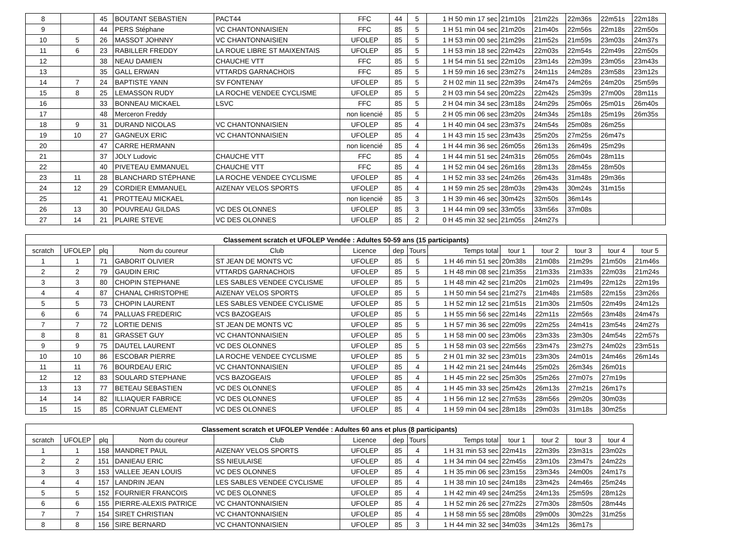| 8 | | 45 | BOUTANT SEBASTIEN | PACT44 | FFC | 44 | 5 | 1 H 50 min 17 sec | 21m10s | 21m22s | 22m36s | 22m51s | 22m18s |
| 9 | | 44 | PERS Stéphane | VC CHANTONNAISIEN | FFC | 85 | 5 | 1 H 51 min 04 sec | 21m20s | 21m40s | 22m56s | 22m18s | 22m50s |
| 10 | 5 | 26 | MASSOT JOHNNY | VC CHANTONNAISIEN | UFOLEP | 85 | 5 | 1 H 53 min 00 sec | 21m29s | 21m52s | 21m59s | 23m03s | 24m37s |
| 11 | 6 | 23 | RABILLER FREDDY | LA ROUE LIBRE ST MAIXENTAIS | UFOLEP | 85 | 5 | 1 H 53 min 18 sec | 22m42s | 22m03s | 22m54s | 22m49s | 22m50s |
| 12 | | 38 | NEAU DAMIEN | CHAUCHE VTT | FFC | 85 | 5 | 1 H 54 min 51 sec | 22m10s | 23m14s | 22m39s | 23m05s | 23m43s |
| 13 | | 35 | GALL ERWAN | VTTARDS GARNACHOIS | FFC | 85 | 5 | 1 H 59 min 16 sec | 23m27s | 24m11s | 24m28s | 23m58s | 23m12s |
| 14 | 7 | 24 | BAPTISTE YANN | SV FONTENAY | UFOLEP | 85 | 5 | 2 H 02 min 11 sec | 22m39s | 24m47s | 24m26s | 24m20s | 25m59s |
| 15 | 8 | 25 | LEMASSON RUDY | LA ROCHE VENDEE CYCLISME | UFOLEP | 85 | 5 | 2 H 03 min 54 sec | 20m22s | 22m42s | 25m39s | 27m00s | 28m11s |
| 16 | | 33 | BONNEAU MICKAEL | LSVC | FFC | 85 | 5 | 2 H 04 min 34 sec | 23m18s | 24m29s | 25m06s | 25m01s | 26m40s |
| 17 | | 48 | Merceron Freddy | | non licencié | 85 | 5 | 2 H 05 min 06 sec | 23m20s | 24m34s | 25m18s | 25m19s | 26m35s |
| 18 | 9 | 31 | DURAND NICOLAS | VC CHANTONNAISIEN | UFOLEP | 85 | 4 | 1 H 40 min 04 sec | 23m37s | 24m54s | 25m08s | 26m25s | |
| 19 | 10 | 27 | GAGNEUX ERIC | VC CHANTONNAISIEN | UFOLEP | 85 | 4 | 1 H 43 min 15 sec | 23m43s | 25m20s | 27m25s | 26m47s | |
| 20 | | 47 | CARRE HERMANN | | non licencié | 85 | 4 | 1 H 44 min 36 sec | 26m05s | 26m13s | 26m49s | 25m29s | |
| 21 | | 37 | JOLY Ludovic | CHAUCHE VTT | FFC | 85 | 4 | 1 H 44 min 51 sec | 24m31s | 26m05s | 26m04s | 28m11s | |
| 22 | | 40 | PIVETEAU EMMANUEL | CHAUCHE VTT | FFC | 85 | 4 | 1 H 52 min 04 sec | 26m16s | 28m13s | 28m45s | 28m50s | |
| 23 | 11 | 28 | BLANCHARD STÉPHANE | LA ROCHE VENDEE CYCLISME | UFOLEP | 85 | 4 | 1 H 52 min 33 sec | 24m26s | 26m43s | 31m48s | 29m36s | |
| 24 | 12 | 29 | CORDIER EMMANUEL | AIZENAY VELOS SPORTS | UFOLEP | 85 | 4 | 1 H 59 min 25 sec | 28m03s | 29m43s | 30m24s | 31m15s | |
| 25 | | 41 | PROTTEAU MICKAEL | | non licencié | 85 | 3 | 1 H 39 min 46 sec | 30m42s | 32m50s | 36m14s | | |
| 26 | 13 | 30 | POUVREAU GILDAS | VC DES OLONNES | UFOLEP | 85 | 3 | 1 H 44 min 09 sec | 33m05s | 33m56s | 37m08s | | |
| 27 | 14 | 21 | PLAIRE STEVE | VC DES OLONNES | UFOLEP | 85 | 2 | 0 H 45 min 32 sec | 21m05s | 24m27s | | | |
| Classement scratch et UFOLEP Vendée : Adultes 50-59 ans (15 participants) | | | | | | | | | | | | | |
| --- | --- | --- | --- | --- | --- | --- | --- | --- | --- | --- | --- | --- | --- |
| scratch | UFOLEP | plq | Nom du coureur | Club | Licence | dep | Tours | Temps total | tour 1 | tour 2 | tour 3 | tour 4 | tour 5 |
| 1 | 1 | 71 | GABORIT OLIVIER | ST JEAN DE MONTS VC | UFOLEP | 85 | 5 | 1 H 46 min 51 sec | 20m38s | 21m08s | 21m29s | 21m50s | 21m46s |
| 2 | 2 | 79 | GAUDIN ERIC | VTTARDS GARNACHOIS | UFOLEP | 85 | 5 | 1 H 48 min 08 sec | 21m35s | 21m33s | 21m33s | 22m03s | 21m24s |
| 3 | 3 | 80 | CHOPIN STEPHANE | LES SABLES VENDEE CYCLISME | UFOLEP | 85 | 5 | 1 H 48 min 42 sec | 21m20s | 21m02s | 21m49s | 22m12s | 22m19s |
| 4 | 4 | 87 | CHANAL CHRISTOPHE | AIZENAY VELOS SPORTS | UFOLEP | 85 | 5 | 1 H 50 min 54 sec | 21m27s | 21m48s | 21m58s | 22m15s | 23m26s |
| 5 | 5 | 73 | CHOPIN LAURENT | LES SABLES VENDEE CYCLISME | UFOLEP | 85 | 5 | 1 H 52 min 12 sec | 21m51s | 21m30s | 21m50s | 22m49s | 24m12s |
| 6 | 6 | 74 | PALLUAS FREDERIC | VCS BAZOGEAIS | UFOLEP | 85 | 5 | 1 H 55 min 56 sec | 22m14s | 22m11s | 22m56s | 23m48s | 24m47s |
| 7 | 7 | 72 | LORTIE DENIS | ST JEAN DE MONTS VC | UFOLEP | 85 | 5 | 1 H 57 min 36 sec | 22m09s | 22m25s | 24m41s | 23m54s | 24m27s |
| 8 | 8 | 81 | GRASSET GUY | VC CHANTONNAISIEN | UFOLEP | 85 | 5 | 1 H 58 min 00 sec | 23m06s | 23m33s | 23m30s | 24m54s | 22m57s |
| 9 | 9 | 75 | DAUTEL LAURENT | VC DES OLONNES | UFOLEP | 85 | 5 | 1 H 58 min 03 sec | 22m56s | 23m47s | 23m27s | 24m02s | 23m51s |
| 10 | 10 | 86 | ESCOBAR PIERRE | LA ROCHE VENDEE CYCLISME | UFOLEP | 85 | 5 | 2 H 01 min 32 sec | 23m01s | 23m30s | 24m01s | 24m46s | 26m14s |
| 11 | 11 | 76 | BOURDEAU ERIC | VC CHANTONNAISIEN | UFOLEP | 85 | 4 | 1 H 42 min 21 sec | 24m44s | 25m02s | 26m34s | 26m01s | |
| 12 | 12 | 83 | SOULARD STEPHANE | VCS BAZOGEAIS | UFOLEP | 85 | 4 | 1 H 45 min 22 sec | 25m30s | 25m26s | 27m07s | 27m19s | |
| 13 | 13 | 77 | BETEAU SEBASTIEN | VC DES OLONNES | UFOLEP | 85 | 4 | 1 H 45 min 33 sec | 25m42s | 26m13s | 27m21s | 26m17s | |
| 14 | 14 | 82 | ILLIAQUER FABRICE | VC DES OLONNES | UFOLEP | 85 | 4 | 1 H 56 min 12 sec | 27m53s | 28m56s | 29m20s | 30m03s | |
| 15 | 15 | 85 | CORNUAT CLEMENT | VC DES OLONNES | UFOLEP | 85 | 4 | 1 H 59 min 04 sec | 28m18s | 29m03s | 31m18s | 30m25s | |
| Classement scratch et UFOLEP Vendée : Adultes 60 ans et plus (8 participants) | | | | | | | | | | | | |
| --- | --- | --- | --- | --- | --- | --- | --- | --- | --- | --- | --- | --- |
| scratch | UFOLEP | plq | Nom du coureur | Club | Licence | dep | Tours | Temps total | tour 1 | tour 2 | tour 3 | tour 4 |
| 1 | 1 | 158 | MANDRET PAUL | AIZENAY VELOS SPORTS | UFOLEP | 85 | 4 | 1 H 31 min 53 sec | 22m41s | 22m39s | 23m31s | 23m02s |
| 2 | 2 | 151 | DANIEAU ERIC | SS NIEULAISE | UFOLEP | 85 | 4 | 1 H 34 min 04 sec | 22m45s | 23m10s | 23m47s | 24m22s |
| 3 | 3 | 153 | VALLEE JEAN LOUIS | VC DES OLONNES | UFOLEP | 85 | 4 | 1 H 35 min 06 sec | 23m15s | 23m34s | 24m00s | 24m17s |
| 4 | 4 | 157 | LANDRIN JEAN | LES SABLES VENDEE CYCLISME | UFOLEP | 85 | 4 | 1 H 38 min 10 sec | 24m18s | 23m42s | 24m46s | 25m24s |
| 5 | 5 | 152 | FOURNIER FRANCOIS | VC DES OLONNES | UFOLEP | 85 | 4 | 1 H 42 min 49 sec | 24m25s | 24m13s | 25m59s | 28m12s |
| 6 | 6 | 155 | PIERRE-ALEXIS PATRICE | VC CHANTONNAISIEN | UFOLEP | 85 | 4 | 1 H 52 min 26 sec | 27m22s | 27m30s | 28m50s | 28m44s |
| 7 | 7 | 154 | SIRET CHRISTIAN | VC CHANTONNAISIEN | UFOLEP | 85 | 4 | 1 H 58 min 55 sec | 28m08s | 29m00s | 30m22s | 31m25s |
| 8 | 8 | 156 | SIRE BERNARD | VC CHANTONNAISIEN | UFOLEP | 85 | 3 | 1 H 44 min 32 sec | 34m03s | 34m12s | 36m17s | |